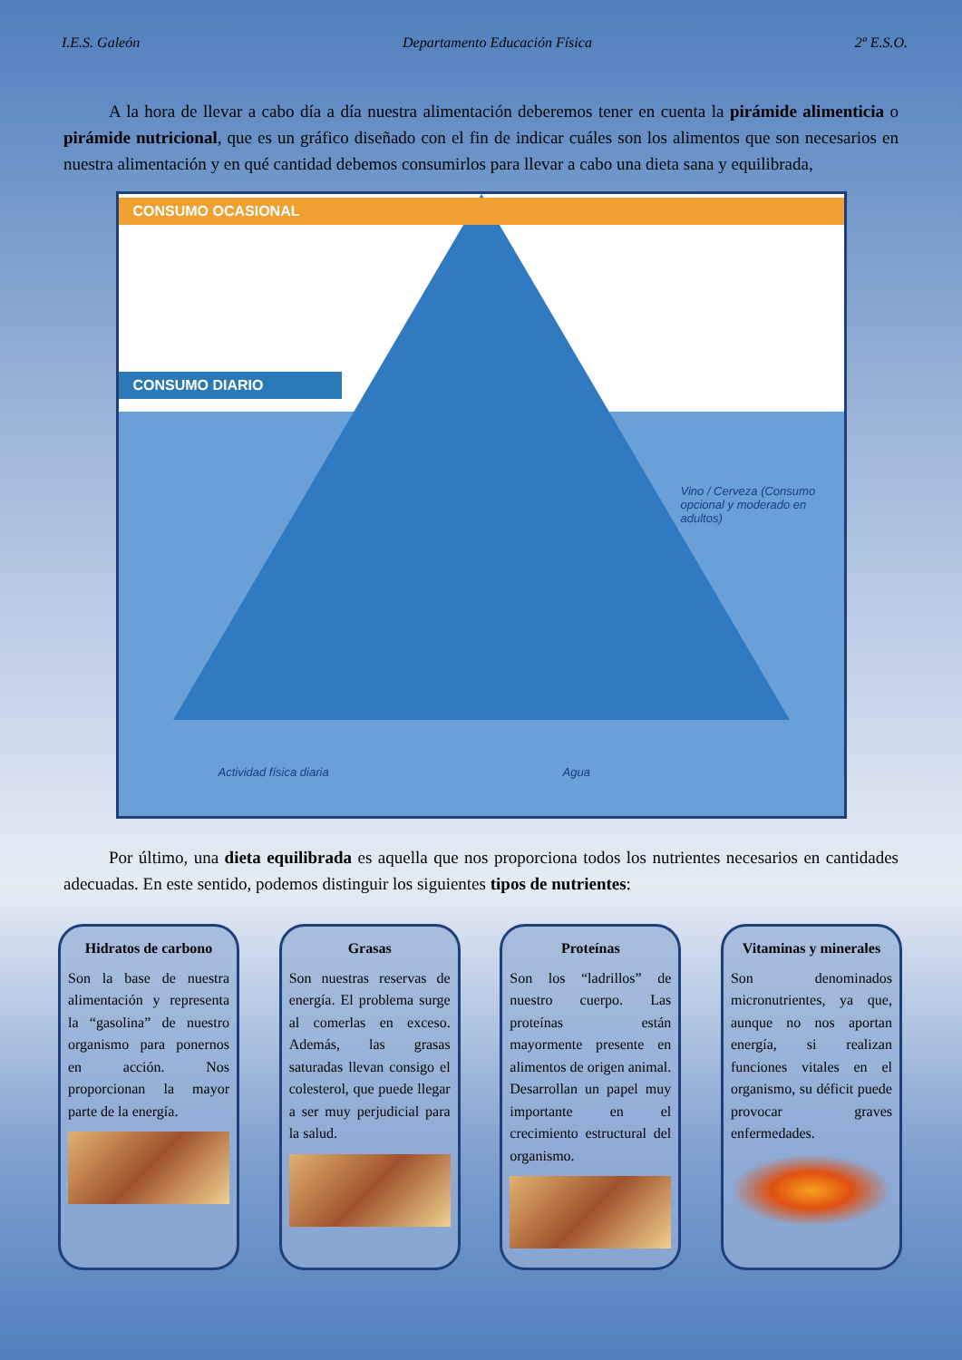I.E.S. Galeón Departamento Educación Física 2º E.S.O.
A la hora de llevar a cabo día a día nuestra alimentación deberemos tener en cuenta la pirámide alimenticia o pirámide nutricional, que es un gráfico diseñado con el fin de indicar cuáles son los alimentos que son necesarios en nuestra alimentación y en qué cantidad debemos consumirlos para llevar a cabo una dieta sana y equilibrada,
CONSUMO OCASIONAL
CONSUMO DIARIO
Vino / Cerveza (Consumo opcional y moderado en adultos)
Actividad física diaria Agua
Por último, una dieta equilibrada es aquella que nos proporciona todos los nutrientes necesarios en cantidades adecuadas. En este sentido, podemos distinguir los siguientes tipos de nutrientes:
Hidratos de carbono
Son la base de nuestra alimentación y representa la “gasolina” de nuestro organismo para ponernos en acción. Nos proporcionan la mayor parte de la energía.
Grasas
Son nuestras reservas de energía. El problema surge al comerlas en exceso. Además, las grasas saturadas llevan consigo el colesterol, que puede llegar a ser muy perjudicial para la salud.
Proteínas
Son los “ladrillos” de nuestro cuerpo. Las proteínas están mayormente presente en alimentos de origen animal. Desarrollan un papel muy importante en el crecimiento estructural del organismo.
Vitaminas y minerales
Son denominados micronutrientes, ya que, aunque no nos aportan energía, si realizan funciones vitales en el organismo, su déficit puede provocar graves enfermedades.